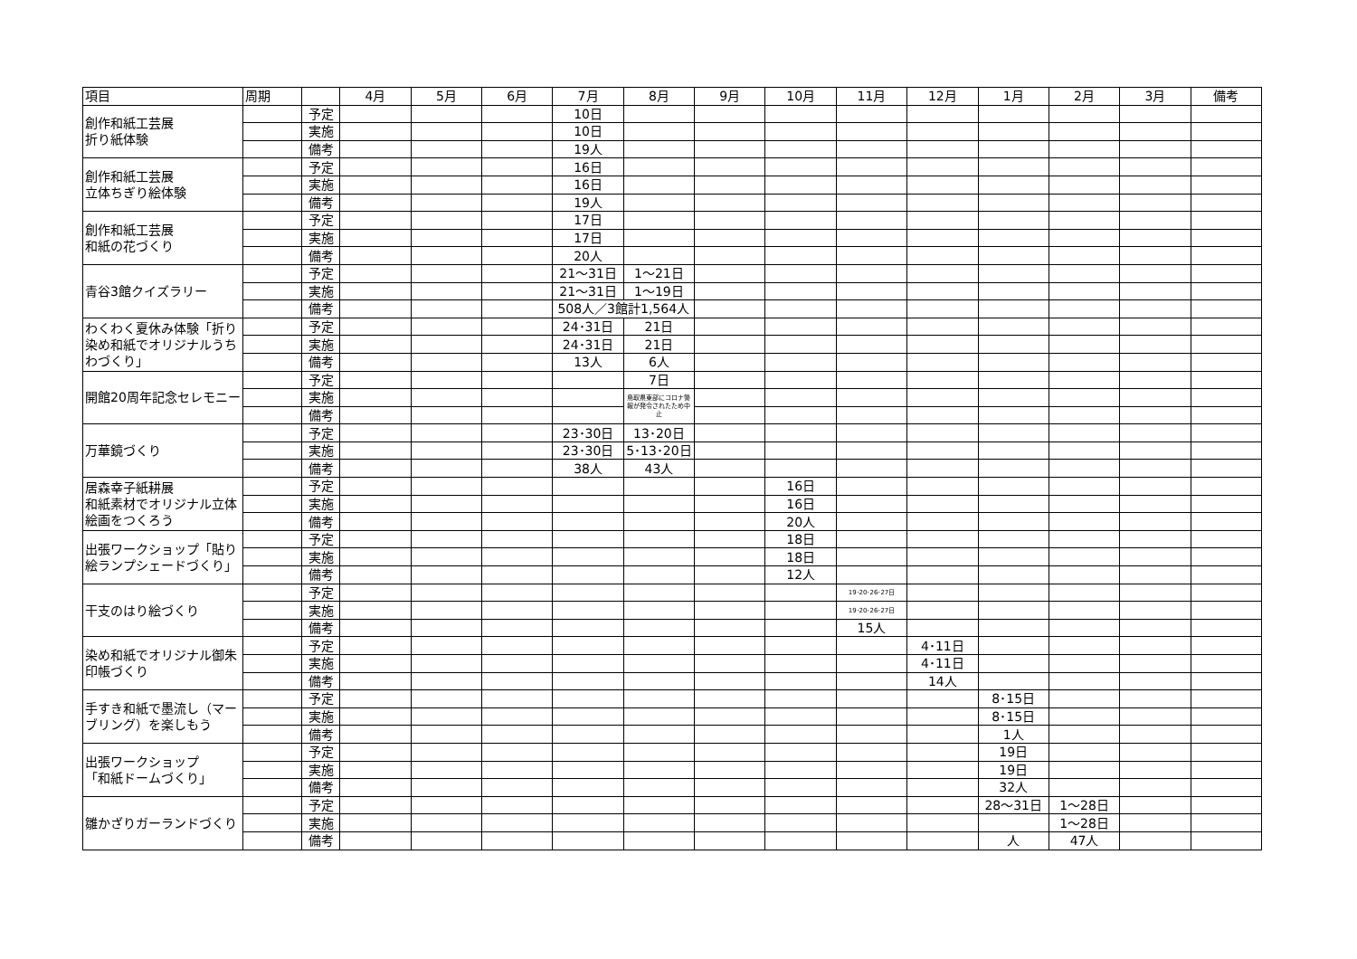| 項目 | 周期 | | 4月 | 5月 | 6月 | 7月 | 8月 | 9月 | 10月 | 11月 | 12月 | 1月 | 2月 | 3月 | 備考 |
| --- | --- | --- | --- | --- | --- | --- | --- | --- | --- | --- | --- | --- | --- | --- | --- |
| 創作和紙工芸展 折り紙体験 | | 予定 | | | | 10日 | | | | | | | | | |
| | | 実施 | | | | 10日 | | | | | | | | | |
| | | 備考 | | | | 19人 | | | | | | | | | |
| 創作和紙工芸展 立体ちぎり絵体験 | | 予定 | | | | 16日 | | | | | | | | | |
| | | 実施 | | | | 16日 | | | | | | | | | |
| | | 備考 | | | | 19人 | | | | | | | | | |
| 創作和紙工芸展 和紙の花づくり | | 予定 | | | | 17日 | | | | | | | | | |
| | | 実施 | | | | 17日 | | | | | | | | | |
| | | 備考 | | | | 20人 | | | | | | | | | |
| 青谷3館クイズラリー | | 予定 | | | | 21～31日 | 1～21日 | | | | | | | | |
| | | 実施 | | | | 21～31日 | 1～19日 | | | | | | | | |
| | | 備考 | | | | 508人／3館計1,564人 | | | | | | | | | |
| わくわく夏休み体験「折り染め和紙でオリジナルうちわづくり」 | | 予定 | | | | 24･31日 | 21日 | | | | | | | | |
| | | 実施 | | | | 24･31日 | 21日 | | | | | | | | |
| | | 備考 | | | | 13人 | 6人 | | | | | | | | |
| 開館20周年記念セレモニー | | 予定 | | | | | 7日 | | | | | | | | |
| | | 実施 | | | | | 鳥取県東部にコロナ警報が発令されたため中止 | | | | | | | | |
| | | 備考 | | | | | | | | | | | | | |
| 万華鏡づくり | | 予定 | | | | 23･30日 | 13･20日 | | | | | | | | |
| | | 実施 | | | | 23･30日 | 5･13･20日 | | | | | | | | |
| | | 備考 | | | | 38人 | 43人 | | | | | | | | |
| 居森幸子紙耕展 和紙素材でオリジナル立体絵画をつくろう | | 予定 | | | | | | | 16日 | | | | | | |
| | | 実施 | | | | | | | 16日 | | | | | | |
| | | 備考 | | | | | | | 20人 | | | | | | |
| 出張ワークショップ「貼り絵ランプシェードづくり」 | | 予定 | | | | | | | 18日 | | | | | | |
| | | 実施 | | | | | | | 18日 | | | | | | |
| | | 備考 | | | | | | | 12人 | | | | | | |
| 干支のはり絵づくり | | 予定 | | | | | | | | 19･20･26･27日 | | | | | |
| | | 実施 | | | | | | | | 19･20･26･27日 | | | | | |
| | | 備考 | | | | | | | | 15人 | | | | | |
| 染め和紙でオリジナル御朱印帳づくり | | 予定 | | | | | | | | | 4･11日 | | | | |
| | | 実施 | | | | | | | | | 4･11日 | | | | |
| | | 備考 | | | | | | | | | 14人 | | | | |
| 手すき和紙で墨流し（マーブリング）を楽しもう | | 予定 | | | | | | | | | | 8･15日 | | | |
| | | 実施 | | | | | | | | | | 8･15日 | | | |
| | | 備考 | | | | | | | | | | 1人 | | | |
| 出張ワークショップ 「和紙ドームづくり」 | | 予定 | | | | | | | | | | 19日 | | | |
| | | 実施 | | | | | | | | | | 19日 | | | |
| | | 備考 | | | | | | | | | | 32人 | | | |
| 雛かざりガーランドづくり | | 予定 | | | | | | | | | | 28～31日 | 1～28日 | | |
| | | 実施 | | | | | | | | | | | 1～28日 | | |
| | | 備考 | | | | | | | | | | 人 | 47人 | | |